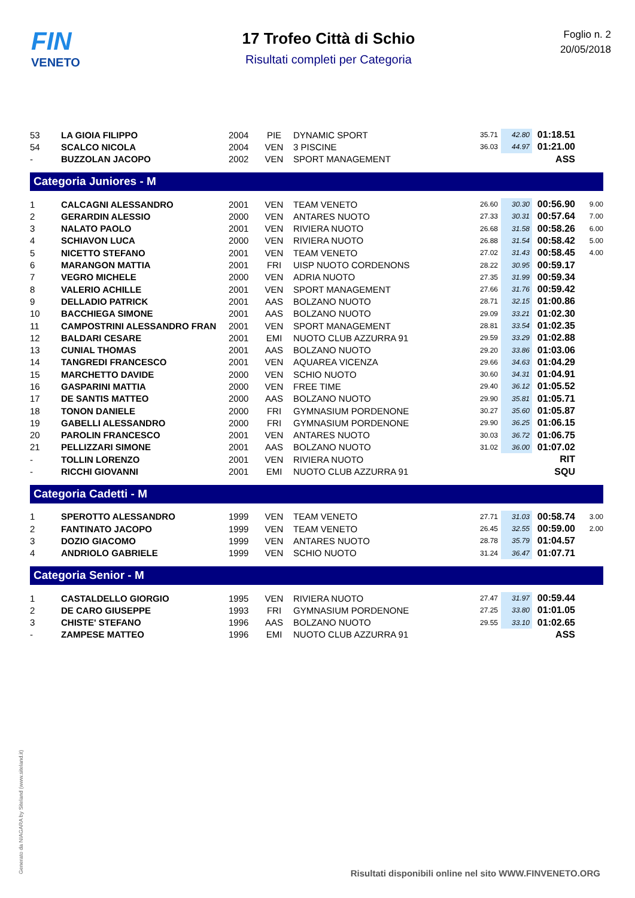FIN
VENETO
17 Trofeo Città di Schio
Risultati completi per Categoria
Foglio n. 2
20/05/2018
| 53 | LA GIOIA FILIPPO | 2004 | PIE | DYNAMIC SPORT | 35.71 | 42.80 | 01:18.51 | |
| 54 | SCALCO NICOLA | 2004 | VEN | 3 PISCINE | 36.03 | 44.97 | 01:21.00 | |
| - | BUZZOLAN JACOPO | 2002 | VEN | SPORT MANAGEMENT | | | ASS | |
| Categoria Juniores - M | | | | | | | | |
| 1 | CALCAGNI ALESSANDRO | 2001 | VEN | TEAM VENETO | 26.60 | 30.30 | 00:56.90 | 9.00 |
| 2 | GERARDIN ALESSIO | 2000 | VEN | ANTARES NUOTO | 27.33 | 30.31 | 00:57.64 | 7.00 |
| 3 | NALATO PAOLO | 2001 | VEN | RIVIERA NUOTO | 26.68 | 31.58 | 00:58.26 | 6.00 |
| 4 | SCHIAVON LUCA | 2000 | VEN | RIVIERA NUOTO | 26.88 | 31.54 | 00:58.42 | 5.00 |
| 5 | NICETTO STEFANO | 2001 | VEN | TEAM VENETO | 27.02 | 31.43 | 00:58.45 | 4.00 |
| 6 | MARANGON MATTIA | 2001 | FRI | UISP NUOTO CORDENONS | 28.22 | 30.95 | 00:59.17 | |
| 7 | VEGRO MICHELE | 2000 | VEN | ADRIA NUOTO | 27.35 | 31.99 | 00:59.34 | |
| 8 | VALERIO ACHILLE | 2001 | VEN | SPORT MANAGEMENT | 27.66 | 31.76 | 00:59.42 | |
| 9 | DELLADIO PATRICK | 2001 | AAS | BOLZANO NUOTO | 28.71 | 32.15 | 01:00.86 | |
| 10 | BACCHIEGA SIMONE | 2001 | AAS | BOLZANO NUOTO | 29.09 | 33.21 | 01:02.30 | |
| 11 | CAMPOSTRINI ALESSANDRO FRAN | 2001 | VEN | SPORT MANAGEMENT | 28.81 | 33.54 | 01:02.35 | |
| 12 | BALDARI CESARE | 2001 | EMI | NUOTO CLUB AZZURRA 91 | 29.59 | 33.29 | 01:02.88 | |
| 13 | CUNIAL THOMAS | 2001 | AAS | BOLZANO NUOTO | 29.20 | 33.86 | 01:03.06 | |
| 14 | TANGREDI FRANCESCO | 2001 | VEN | AQUAREA VICENZA | 29.66 | 34.63 | 01:04.29 | |
| 15 | MARCHETTO DAVIDE | 2000 | VEN | SCHIO NUOTO | 30.60 | 34.31 | 01:04.91 | |
| 16 | GASPARINI MATTIA | 2000 | VEN | FREE TIME | 29.40 | 36.12 | 01:05.52 | |
| 17 | DE SANTIS MATTEO | 2000 | AAS | BOLZANO NUOTO | 29.90 | 35.81 | 01:05.71 | |
| 18 | TONON DANIELE | 2000 | FRI | GYMNASIUM PORDENONE | 30.27 | 35.60 | 01:05.87 | |
| 19 | GABELLI ALESSANDRO | 2000 | FRI | GYMNASIUM PORDENONE | 29.90 | 36.25 | 01:06.15 | |
| 20 | PAROLIN FRANCESCO | 2001 | VEN | ANTARES NUOTO | 30.03 | 36.72 | 01:06.75 | |
| 21 | PELLIZZARI SIMONE | 2001 | AAS | BOLZANO NUOTO | 31.02 | 36.00 | 01:07.02 | |
| - | TOLLIN LORENZO | 2001 | VEN | RIVIERA NUOTO | | | RIT | |
| - | RICCHI GIOVANNI | 2001 | EMI | NUOTO CLUB AZZURRA 91 | | | SQU | |
| Categoria Cadetti - M | | | | | | | | |
| 1 | SPEROTTO ALESSANDRO | 1999 | VEN | TEAM VENETO | 27.71 | 31.03 | 00:58.74 | 3.00 |
| 2 | FANTINATO JACOPO | 1999 | VEN | TEAM VENETO | 26.45 | 32.55 | 00:59.00 | 2.00 |
| 3 | DOZIO GIACOMO | 1999 | VEN | ANTARES NUOTO | 28.78 | 35.79 | 01:04.57 | |
| 4 | ANDRIOLO GABRIELE | 1999 | VEN | SCHIO NUOTO | 31.24 | 36.47 | 01:07.71 | |
| Categoria Senior - M | | | | | | | | |
| 1 | CASTALDELLO GIORGIO | 1995 | VEN | RIVIERA NUOTO | 27.47 | 31.97 | 00:59.44 | |
| 2 | DE CARO GIUSEPPE | 1993 | FRI | GYMNASIUM PORDENONE | 27.25 | 33.80 | 01:01.05 | |
| 3 | CHISTE' STEFANO | 1996 | AAS | BOLZANO NUOTO | 29.55 | 33.10 | 01:02.65 | |
| - | ZAMPESE MATTEO | 1996 | EMI | NUOTO CLUB AZZURRA 91 | | | ASS | |
Generato da NIAGARA by Siteland (www.siteland.it)
Risultati disponibili online nel sito WWW.FINVENETO.ORG